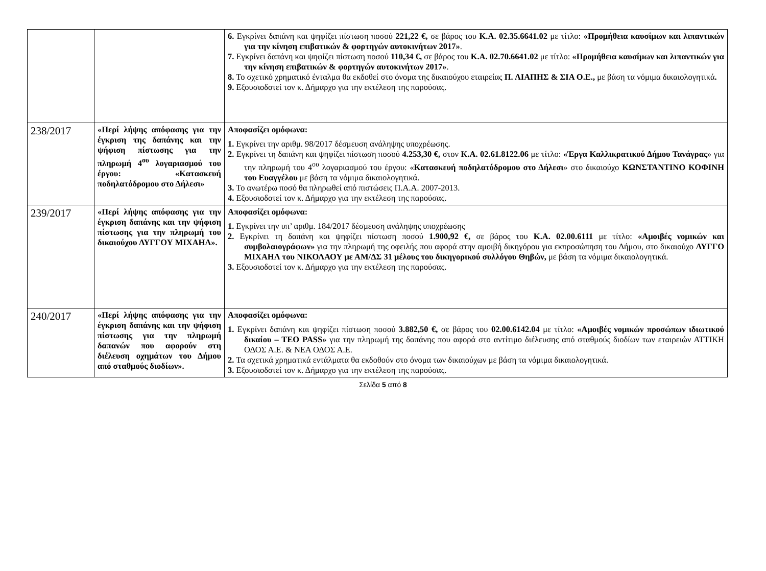| | | 6. Εγκρίνει δαπάνη και ψηφίζει πίστωση ποσού 221,22 €, σε βάρος του Κ.Α. 02.35.6641.02 με τίτλο: «Προμήθεια καυσίμων και λιπαντικών για την κίνηση επιβατικών & φορτηγών αυτοκινήτων 2017» . 7. Εγκρίνει δαπάνη και ψηφίζει πίστωση ποσού 110,34 €, σε βάρος του Κ.Α. 02.70.6641.02 με τίτλο: «Προμήθεια καυσίμων και λιπαντικών για την κίνηση επιβατικών & φορτηγών αυτοκινήτων 2017» . 8. Το σχετικό χρηματικό ένταλμα θα εκδοθεί στο όνομα της δικαιούχου εταιρείας Π. ΛΙΑΠΗΣ & ΣΙΑ Ο.Ε., με βάση τα νόμιμα δικαιολογητικά . 9. Εξουσιοδοτεί τον κ. Δήμαρχο για την εκτέλεση της παρούσας. |
| 238/2017 | «Περί λήψης απόφασης για την έγκριση της δαπάνης και την ψήφιση πίστωσης για την πληρωμή 4<sup>ου</sup> λογαριασμού του έργου: «Κατασκευή ποδηλατόδρομου στο Δήλεσι» | Αποφασίζει ομόφωνα: 1. Εγκρίνει την αριθμ. 98/2017 δέσμευση ανάληψης υποχρέωσης. 2. Εγκρίνει τη δαπάνη και ψηφίζει πίστωση ποσού 4.253,30 €, στον Κ.Α. 02.61.8122.06 με τίτλο: «Έργα Καλλικρατικού Δήμου Τανάγρας » για την πληρωμή του 4<sup>ου</sup> λογαριασμού του έργου: « Κατασκευή ποδηλατόδρομου στο Δήλεσι » στο δικαιούχο ΚΩΝΣΤΑΝΤΙΝΟ ΚΟΦΙΝΗ του Ευαγγέλου με βάση τα νόμιμα δικαιολογητικά. 3. Το ανωτέρω ποσό θα πληρωθεί από πιστώσεις Π.Α.Α. 2007-2013. 4. Εξουσιοδοτεί τον κ. Δήμαρχο για την εκτέλεση της παρούσας. |
| 239/2017 | «Περί λήψης απόφασης για την έγκριση δαπάνης και την ψήφιση πίστωσης για την πληρωμή του δικαιούχου ΛΥΓΓΟΥ ΜΙΧΑΗΛ». | Αποφασίζει ομόφωνα: 1. Εγκρίνει την υπ’ αριθμ. 184/2017 δέσμευση ανάληψης υποχρέωσης 2. Εγκρίνει τη δαπάνη και ψηφίζει πίστωση ποσού 1.900,92 €, σε βάρος του Κ.Α. 02.00.6111 με τίτλο: «Αμοιβές νομικών και συμβολαιογράφων» για την πληρωμή της οφειλής που αφορά στην αμοιβή δικηγόρου για εκπροσώπηση του Δήμου, στο δικαιούχο ΛΥΓΓΟ ΜΙΧΑΗΛ του ΝΙΚΟΛΑΟΥ με ΑΜ/ΔΣ 31 μέλους του δικηγορικού συλλόγου Θηβών, με βάση τα νόμιμα δικαιολογητικά. 3. Εξουσιοδοτεί τον κ. Δήμαρχο για την εκτέλεση της παρούσας. |
| 240/2017 | «Περί λήψης απόφασης για την έγκριση δαπάνης και την ψήφιση πίστωσης για την πληρωμή δαπανών που αφορούν στη διέλευση οχημάτων του Δήμου από σταθμούς διοδίων». | Αποφασίζει ομόφωνα: 1. Εγκρίνει δαπάνη και ψηφίζει πίστωση ποσού 3.882,50 €, σε βάρος του 02.00.6142.04 με τίτλο: «Αμοιβές νομικών προσώπων ιδιωτικού δικαίου – ΤΕΟ PASS» για την πληρωμή της δαπάνης που αφορά στο αντίτιμο διέλευσης από σταθμούς διοδίων των εταιρειών ΑΤΤΙΚΗ ΟΔΟΣ Α.Ε. & ΝΕΑ ΟΔΟΣ Α.Ε. 2. Τα σχετικά χρηματικά εντάλματα θα εκδοθούν στο όνομα των δικαιούχων με βάση τα νόμιμα δικαιολογητικά. 3. Εξουσιοδοτεί τον κ. Δήμαρχο για την εκτέλεση της παρούσας. |
Σελίδα 5 από 8